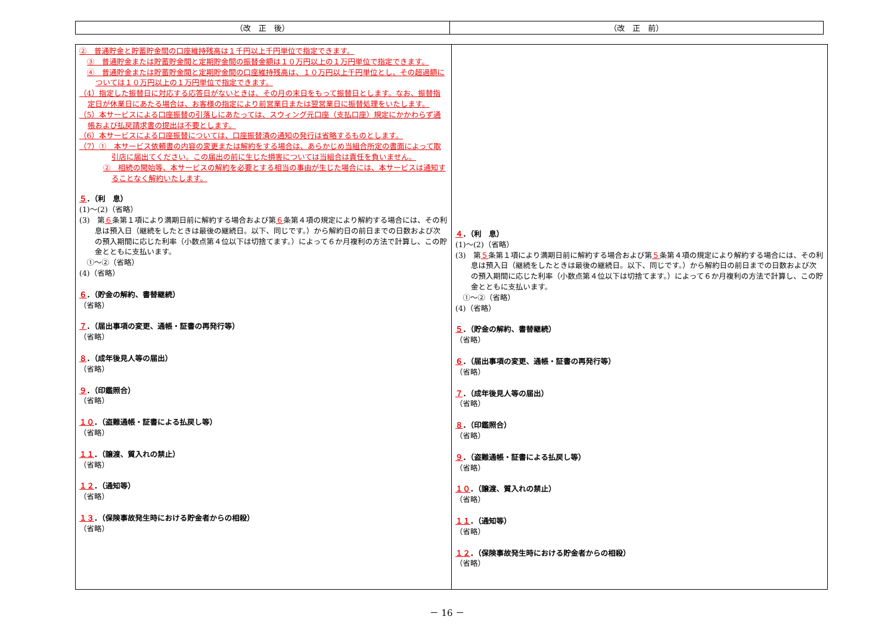| （改 正 後） | （改 正 前） |
| --- | --- |
| ② 普通貯金と貯蓄貯金間の口座維持残高は１千円以上千円単位で指定できます。 ③ 普通貯金または貯蓄貯金間と定期貯金間の振替金額は１０万円以上の１万円単位で指定できます。 ④ 普通貯金または貯蓄貯金間と定期貯金間の口座維持残高は、１０万円以上千円単位とし、その超過額については１０万円以上の１万円単位で指定できます。 （4）指定した振替日に対応する応答日がないときは、その月の末日をもって振替日とします。なお、振替指定日が休業日にあたる場合は、お客様の指定により前営業日または翌営業日に振替処理をいたします。 （5）本サービスによる口座振替の引落しにあたっては、スウィング元口座（支払口座）規定にかかわらず通帳および払戻請求書の提出は不要とします。 （6）本サービスによる口座振替については、口座振替済の通知の発行は省略するものとします。 （7）① 本サービス依頼書の内容の変更または解約をする場合は、あらかじめ当組合所定の書面によって取引店に届出てください。この届出の前に生じた損害については当組合は責任を負いません。 ② 相続の開始等、本サービスの解約を必要とする相当の事由が生じた場合には、本サービスは通知することなく解約いたします。 ５ ．（利 息） (1)～(2)（省略） (3) 第 ６ 条第１項により満期日前に解約する場合および第 ６ 条第４項の規定により解約する場合には、その利息は預入日（継続をしたときは最後の継続日。以下、同じです。）から解約日の前日までの日数および次の預入期間に応じた利率（小数点第４位以下は切捨てます。）によって６か月複利の方法で計算し、この貯金とともに支払います。 ①～②（省略） (4)（省略） ６ ．（貯金の解約、書替継続） （省略） ７ ．（届出事項の変更、通帳・証書の再発行等） （省略） ８ ．（成年後見人等の届出） （省略） ９ ．（印鑑照合） （省略） １０ ．（盗難通帳・証書による払戻し等） （省略） １１ ．（譲渡、質入れの禁止） （省略） １２ ．（通知等） （省略） １３ ．（保険事故発生時における貯金者からの相殺） （省略） | ４ ．（利 息） (1)～(2)（省略） (3) 第 ５ 条第１項により満期日前に解約する場合および第 ５ 条第４項の規定により解約する場合には、その利息は預入日（継続をしたときは最後の継続日。以下、同じです。）から解約日の前日までの日数および次の預入期間に応じた利率（小数点第４位以下は切捨てます。）によって６か月複利の方法で計算し、この貯金とともに支払います。 ①～②（省略） (4)（省略） ５ ．（貯金の解約、書替継続） （省略） ６ ．（届出事項の変更、通帳・証書の再発行等） （省略） ７ ．（成年後見人等の届出） （省略） ８ ．（印鑑照合） （省略） ９ ．（盗難通帳・証書による払戻し等） （省略） １０ ．（譲渡、質入れの禁止） （省略） １１ ．（通知等） （省略） １２ ．（保険事故発生時における貯金者からの相殺） （省略） |
－ 16 －